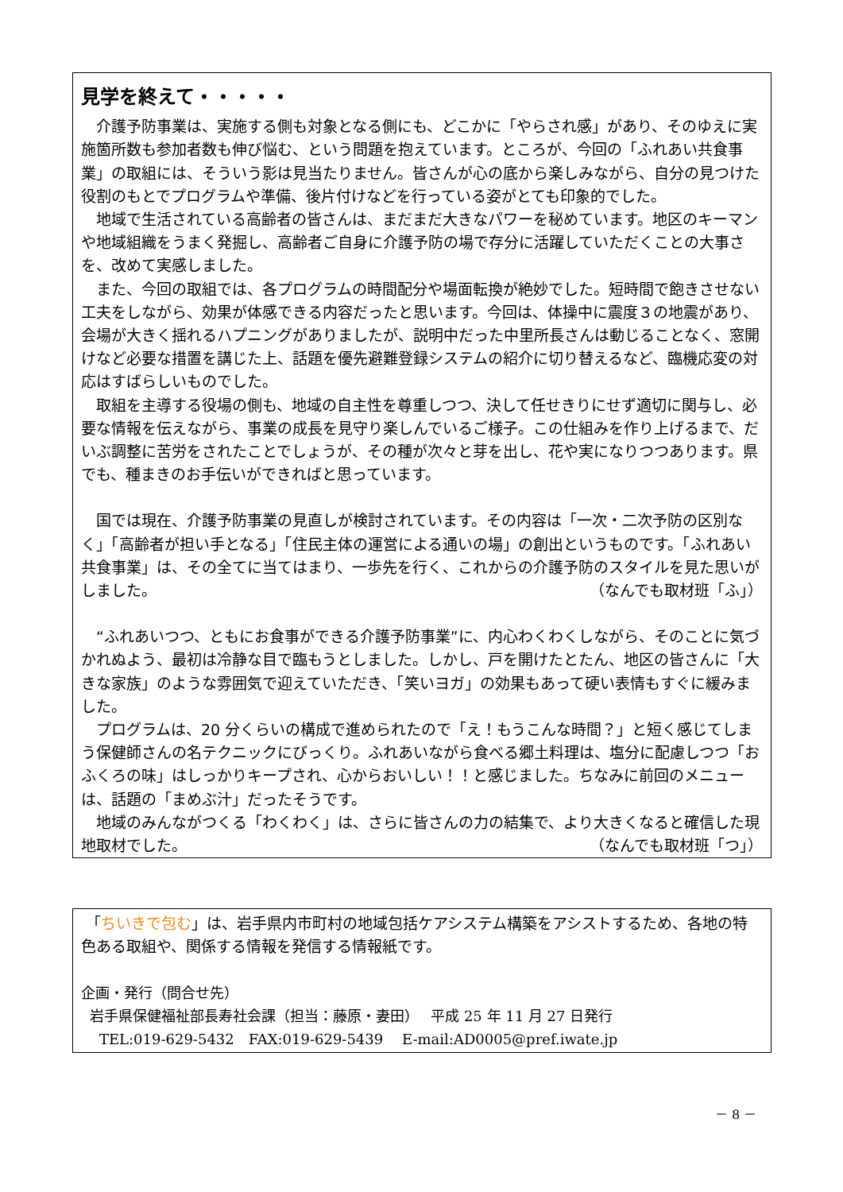見学を終えて・・・・・
介護予防事業は、実施する側も対象となる側にも、どこかに「やらされ感」があり、そのゆえに実施箇所数も参加者数も伸び悩む、という問題を抱えています。ところが、今回の「ふれあい共食事業」の取組には、そういう影は見当たりません。皆さんが心の底から楽しみながら、自分の見つけた役割のもとでプログラムや準備、後片付けなどを行っている姿がとても印象的でした。
地域で生活されている高齢者の皆さんは、まだまだ大きなパワーを秘めています。地区のキーマンや地域組織をうまく発掘し、高齢者ご自身に介護予防の場で存分に活躍していただくことの大事さを、改めて実感しました。
また、今回の取組では、各プログラムの時間配分や場面転換が絶妙でした。短時間で飽きさせない工夫をしながら、効果が体感できる内容だったと思います。今回は、体操中に震度３の地震があり、会場が大きく揺れるハプニングがありましたが、説明中だった中里所長さんは動じることなく、窓開けなど必要な措置を講じた上、話題を優先避難登録システムの紹介に切り替えるなど、臨機応変の対応はすばらしいものでした。
取組を主導する役場の側も、地域の自主性を尊重しつつ、決して任せきりにせず適切に関与し、必要な情報を伝えながら、事業の成長を見守り楽しんでいるご様子。この仕組みを作り上げるまで、だいぶ調整に苦労をされたことでしょうが、その種が次々と芽を出し、花や実になりつつあります。県でも、種まきのお手伝いができればと思っています。
国では現在、介護予防事業の見直しが検討されています。その内容は「一次・二次予防の区別なく」「高齢者が担い手となる」「住民主体の運営による通いの場」の創出というものです。「ふれあい共食事業」は、その全てに当てはまり、一歩先を行く、これからの介護予防のスタイルを見た思いがしました。 （なんでも取材班「ふ」）
“ふれあいつつ、ともにお食事ができる介護予防事業”に、内心わくわくしながら、そのことに気づかれぬよう、最初は冷静な目で臨もうとしました。しかし、戸を開けたとたん、地区の皆さんに「大きな家族」のような雰囲気で迎えていただき、「笑いヨガ」の効果もあって硬い表情もすぐに緩みました。
プログラムは、20 分くらいの構成で進められたので「え！もうこんな時間？」と短く感じてしまう保健師さんの名テクニックにびっくり。ふれあいながら食べる郷土料理は、塩分に配慮しつつ「おふくろの味」はしっかりキープされ、心からおいしい！！と感じました。ちなみに前回のメニューは、話題の「まめぶ汁」だったそうです。
地域のみんながつくる「わくわく」は、さらに皆さんの力の結集で、より大きくなると確信した現地取材でした。 （なんでも取材班「つ」）
「ちいきで包む」は、岩手県内市町村の地域包括ケアシステム構築をアシストするため、各地の特色ある取組や、関係する情報を発信する情報紙です。
企画・発行（問合せ先）
岩手県保健福祉部長寿社会課（担当：藤原・妻田）　 平成 25 年 11 月 27 日発行
TEL:019-629-5432　FAX:019-629-5439　 E-mail:AD0005@pref.iwate.jp
－ 8 －